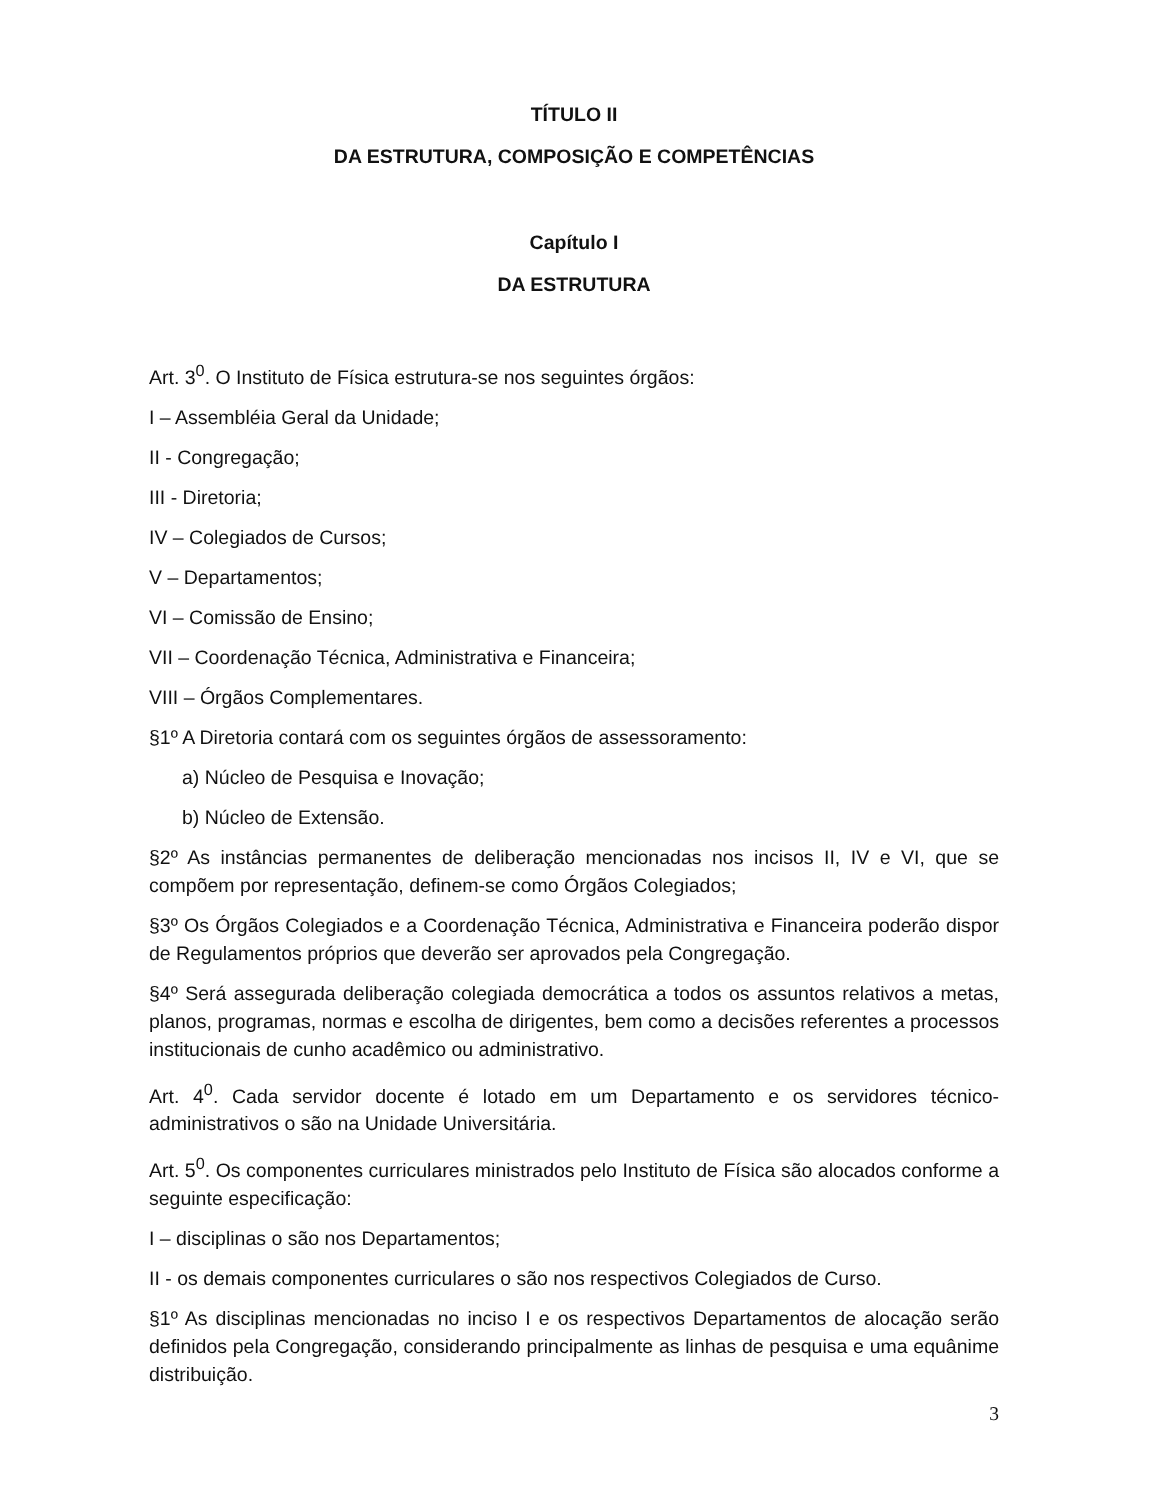TÍTULO II
DA ESTRUTURA, COMPOSIÇÃO E COMPETÊNCIAS
Capítulo I
DA ESTRUTURA
Art. 3<sup>0</sup>. O Instituto de Física estrutura-se nos seguintes órgãos:
I – Assembléia Geral da Unidade;
II - Congregação;
III - Diretoria;
IV – Colegiados de Cursos;
V – Departamentos;
VI – Comissão de Ensino;
VII – Coordenação Técnica, Administrativa e Financeira;
VIII – Órgãos Complementares.
§1º A Diretoria contará com os seguintes órgãos de assessoramento:
a) Núcleo de Pesquisa e Inovação;
b) Núcleo de Extensão.
§2º As instâncias permanentes de deliberação mencionadas nos incisos II, IV e VI, que se compõem por representação, definem-se como Órgãos Colegiados;
§3º Os Órgãos Colegiados e a Coordenação Técnica, Administrativa e Financeira poderão dispor de Regulamentos próprios que deverão ser aprovados pela Congregação.
§4º Será assegurada deliberação colegiada democrática a todos os assuntos relativos a metas, planos, programas, normas e escolha de dirigentes, bem como a decisões referentes a processos institucionais de cunho acadêmico ou administrativo.
Art. 4<sup>0</sup>. Cada servidor docente é lotado em um Departamento e os servidores técnico-administrativos o são na Unidade Universitária.
Art. 5<sup>0</sup>. Os componentes curriculares ministrados pelo Instituto de Física são alocados conforme a seguinte especificação:
I – disciplinas o são nos Departamentos;
II - os demais componentes curriculares o são nos respectivos Colegiados de Curso.
§1º As disciplinas mencionadas no inciso I e os respectivos Departamentos de alocação serão definidos pela Congregação, considerando principalmente as linhas de pesquisa e uma equânime distribuição.
3